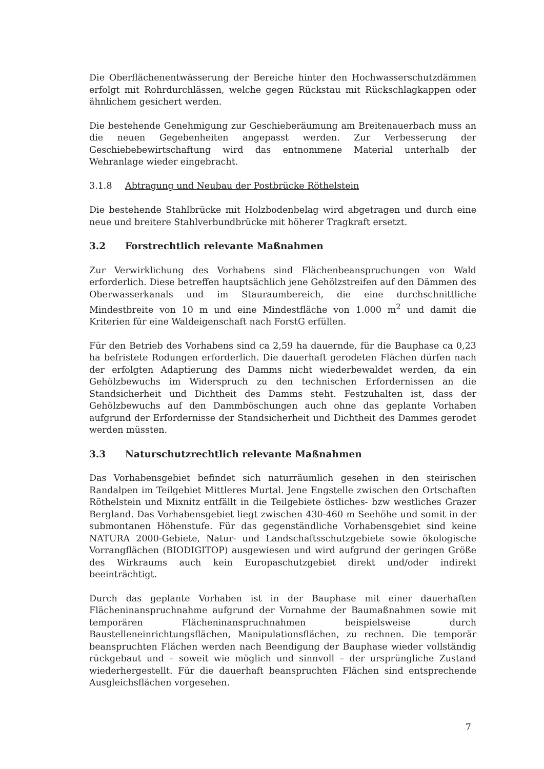Die Oberflächenentwässerung der Bereiche hinter den Hochwasserschutzdämmen erfolgt mit Rohrdurchlässen, welche gegen Rückstau mit Rückschlagkappen oder ähnlichem gesichert werden.
Die bestehende Genehmigung zur Geschieberäumung am Breitenauerbach muss an die neuen Gegebenheiten angepasst werden. Zur Verbesserung der Geschiebebewirtschaftung wird das entnommene Material unterhalb der Wehranlage wieder eingebracht.
3.1.8 Abtragung und Neubau der Postbrücke Röthelstein
Die bestehende Stahlbrücke mit Holzbodenbelag wird abgetragen und durch eine neue und breitere Stahlverbundbrücke mit höherer Tragkraft ersetzt.
3.2 Forstrechtlich relevante Maßnahmen
Zur Verwirklichung des Vorhabens sind Flächenbeanspruchungen von Wald erforderlich. Diese betreffen hauptsächlich jene Gehölzstreifen auf den Dämmen des Oberwasserkanals und im Stauraumbereich, die eine durchschnittliche Mindestbreite von 10 m und eine Mindestfläche von 1.000 m<sup>2</sup> und damit die Kriterien für eine Waldeigenschaft nach ForstG erfüllen.
Für den Betrieb des Vorhabens sind ca 2,59 ha dauernde, für die Bauphase ca 0,23 ha befristete Rodungen erforderlich. Die dauerhaft gerodeten Flächen dürfen nach der erfolgten Adaptierung des Damms nicht wiederbewaldet werden, da ein Gehölzbewuchs im Widerspruch zu den technischen Erfordernissen an die Standsicherheit und Dichtheit des Damms steht. Festzuhalten ist, dass der Gehölzbewuchs auf den Dammböschungen auch ohne das geplante Vorhaben aufgrund der Erfordernisse der Standsicherheit und Dichtheit des Dammes gerodet werden müssten.
3.3 Naturschutzrechtlich relevante Maßnahmen
Das Vorhabensgebiet befindet sich naturräumlich gesehen in den steirischen Randalpen im Teilgebiet Mittleres Murtal. Jene Engstelle zwischen den Ortschaften Röthelstein und Mixnitz entfällt in die Teilgebiete östliches- bzw westliches Grazer Bergland. Das Vorhabensgebiet liegt zwischen 430-460 m Seehöhe und somit in der submontanen Höhenstufe. Für das gegenständliche Vorhabensgebiet sind keine NATURA 2000-Gebiete, Natur- und Landschaftsschutzgebiete sowie ökologische Vorrangflächen (BIODIGITOP) ausgewiesen und wird aufgrund der geringen Größe des Wirkraums auch kein Europaschutzgebiet direkt und/oder indirekt beeinträchtigt.
Durch das geplante Vorhaben ist in der Bauphase mit einer dauerhaften Flächeninanspruchnahme aufgrund der Vornahme der Baumaßnahmen sowie mit temporären Flächeninanspruchnahmen beispielsweise durch Baustelleneinrichtungsflächen, Manipulationsflächen, zu rechnen. Die temporär beanspruchten Flächen werden nach Beendigung der Bauphase wieder vollständig rückgebaut und – soweit wie möglich und sinnvoll – der ursprüngliche Zustand wiederhergestellt. Für die dauerhaft beanspruchten Flächen sind entsprechende Ausgleichsflächen vorgesehen.
7